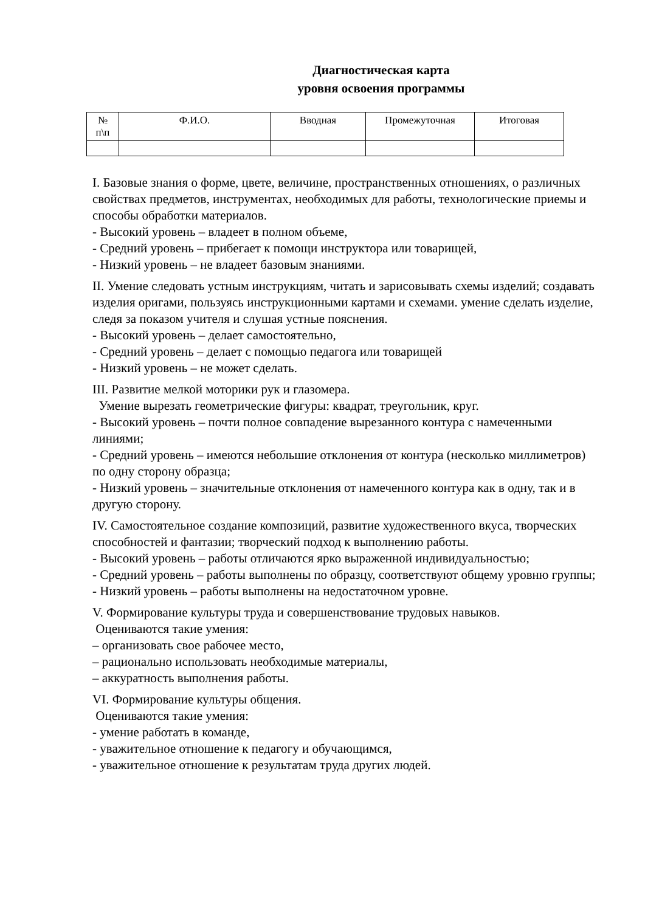Диагностическая карта
уровня освоения программы
| № п\п | Ф.И.О. | Вводная | Промежуточная | Итоговая |
| --- | --- | --- | --- | --- |
I. Базовые знания о форме, цвете, величине, пространственных отношениях, о различных свойствах предметов, инструментах, необходимых для работы, технологические приемы и способы обработки материалов.
- Высокий уровень – владеет в полном объеме,
- Средний уровень – прибегает к помощи инструктора или товарищей,
- Низкий уровень – не владеет базовым знаниями.
II. Умение следовать устным инструкциям, читать и зарисовывать схемы изделий; создавать изделия оригами, пользуясь инструкционными картами и схемами. умение сделать изделие, следя за показом учителя и слушая устные пояснения.
- Высокий уровень – делает самостоятельно,
- Средний уровень – делает с помощью педагога или товарищей
- Низкий уровень – не может сделать.
III. Развитие мелкой моторики рук и глазомера.
Умение вырезать геометрические фигуры: квадрат, треугольник, круг.
- Высокий уровень – почти полное совпадение вырезанного контура с намеченными линиями;
- Средний уровень – имеются небольшие отклонения от контура (несколько миллиметров) по одну сторону образца;
- Низкий уровень – значительные отклонения от намеченного контура как в одну, так и в другую сторону.
IV. Самостоятельное создание композиций, развитие художественного вкуса, творческих способностей и фантазии; творческий подход к выполнению работы.
- Высокий уровень – работы отличаются ярко выраженной индивидуальностью;
- Средний уровень – работы выполнены по образцу, соответствуют общему уровню группы;
- Низкий уровень – работы выполнены на недостаточном уровне.
V. Формирование культуры труда и совершенствование трудовых навыков.
Оцениваются такие умения:
– организовать свое рабочее место,
– рационально использовать необходимые материалы,
– аккуратность выполнения работы.
VI. Формирование культуры общения.
Оцениваются такие умения:
- умение работать в команде,
- уважительное отношение к педагогу и обучающимся,
- уважительное отношение к результатам труда других людей.